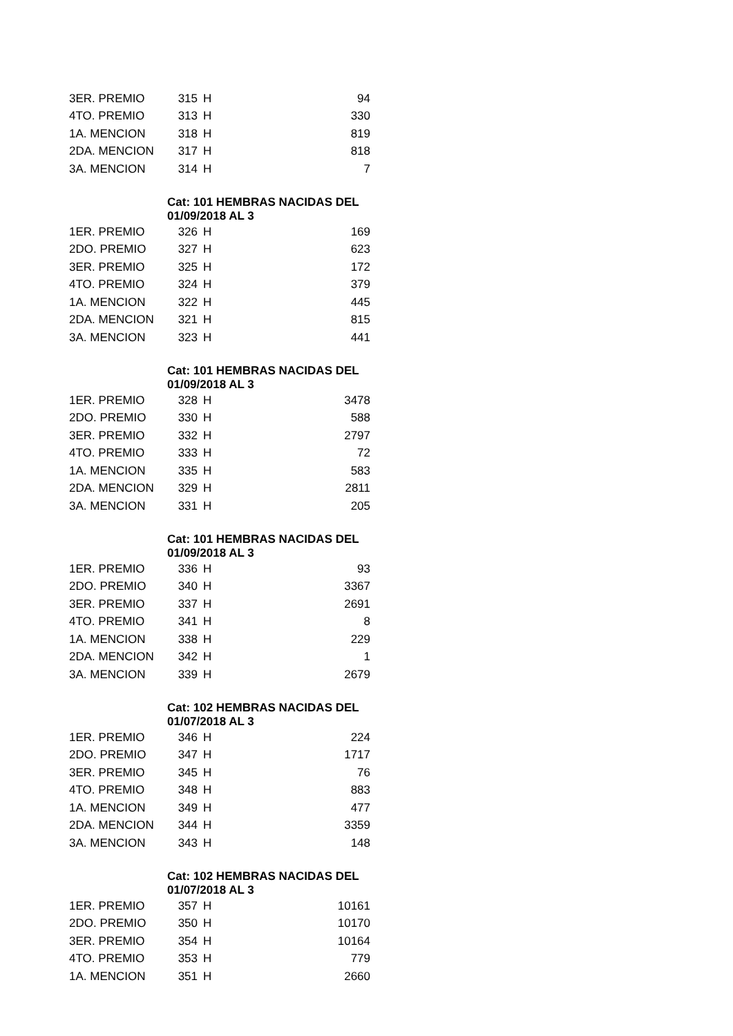| 3ER. PREMIO | 315 | H | 94 |
| 4TO. PREMIO | 313 | H | 330 |
| 1A. MENCION | 318 | H | 819 |
| 2DA. MENCION | 317 | H | 818 |
| 3A. MENCION | 314 | H | 7 |
| | Cat: 101 HEMBRAS NACIDAS DEL 01/09/2018 AL 3 | | |
| 1ER. PREMIO | 326 | H | 169 |
| 2DO. PREMIO | 327 | H | 623 |
| 3ER. PREMIO | 325 | H | 172 |
| 4TO. PREMIO | 324 | H | 379 |
| 1A. MENCION | 322 | H | 445 |
| 2DA. MENCION | 321 | H | 815 |
| 3A. MENCION | 323 | H | 441 |
| | Cat: 101 HEMBRAS NACIDAS DEL 01/09/2018 AL 3 | | |
| 1ER. PREMIO | 328 | H | 3478 |
| 2DO. PREMIO | 330 | H | 588 |
| 3ER. PREMIO | 332 | H | 2797 |
| 4TO. PREMIO | 333 | H | 72 |
| 1A. MENCION | 335 | H | 583 |
| 2DA. MENCION | 329 | H | 2811 |
| 3A. MENCION | 331 | H | 205 |
| | Cat: 101 HEMBRAS NACIDAS DEL 01/09/2018 AL 3 | | |
| 1ER. PREMIO | 336 | H | 93 |
| 2DO. PREMIO | 340 | H | 3367 |
| 3ER. PREMIO | 337 | H | 2691 |
| 4TO. PREMIO | 341 | H | 8 |
| 1A. MENCION | 338 | H | 229 |
| 2DA. MENCION | 342 | H | 1 |
| 3A. MENCION | 339 | H | 2679 |
| | Cat: 102 HEMBRAS NACIDAS DEL 01/07/2018 AL 3 | | |
| 1ER. PREMIO | 346 | H | 224 |
| 2DO. PREMIO | 347 | H | 1717 |
| 3ER. PREMIO | 345 | H | 76 |
| 4TO. PREMIO | 348 | H | 883 |
| 1A. MENCION | 349 | H | 477 |
| 2DA. MENCION | 344 | H | 3359 |
| 3A. MENCION | 343 | H | 148 |
| | Cat: 102 HEMBRAS NACIDAS DEL 01/07/2018 AL 3 | | |
| 1ER. PREMIO | 357 | H | 10161 |
| 2DO. PREMIO | 350 | H | 10170 |
| 3ER. PREMIO | 354 | H | 10164 |
| 4TO. PREMIO | 353 | H | 779 |
| 1A. MENCION | 351 | H | 2660 |